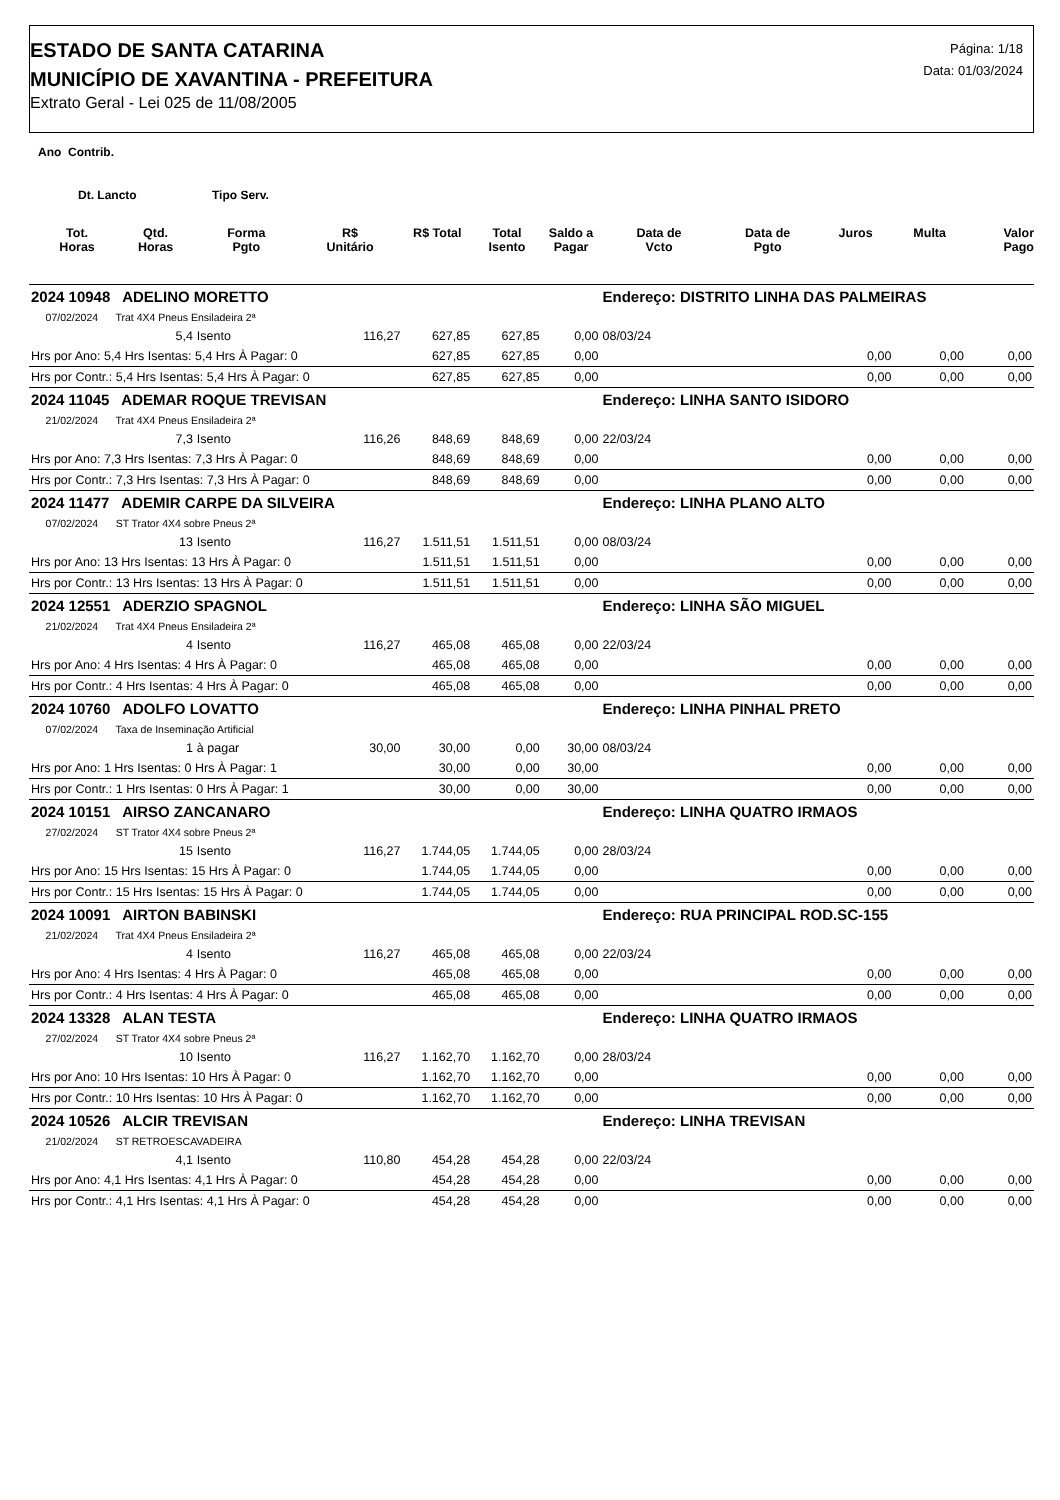ESTADO DE SANTA CATARINA
MUNICÍPIO DE XAVANTINA - PREFEITURA
Extrato Geral - Lei 025 de 11/08/2005
Página: 1/18
Data: 01/03/2024
Ano Contrib.
Dt. Lancto Tipo Serv.
| | Tot. Horas | Qtd. Horas | Forma Pgto | R$ Unitário | R$ Total | Total Isento | Saldo a Pagar | Data de Vcto | Data de Pgto | Juros | Multa | Valor Pago |
| --- | --- | --- | --- | --- | --- | --- | --- | --- | --- | --- | --- | --- |
| 2024 10948 ADELINO MORETTO | | | | | | | | Endereço: DISTRITO LINHA DAS PALMEIRAS | | | | |
| 07/02/2024 Trat 4X4 Pneus Ensiladeira 2ª | | | | | | | | | | | | |
| | | 5,4 | Isento | 116,27 | 627,85 | 627,85 | 0,00 | 08/03/24 | | | | |
| Hrs por Ano: 5,4 Hrs Isentas: 5,4 Hrs À Pagar: 0 | | | | | 627,85 | 627,85 | 0,00 | | | 0,00 | 0,00 | 0,00 |
| Hrs por Contr.: 5,4 Hrs Isentas: 5,4 Hrs À Pagar: 0 | | | | | 627,85 | 627,85 | 0,00 | | | 0,00 | 0,00 | 0,00 |
| 2024 11045 ADEMAR ROQUE TREVISAN | | | | | | | | Endereço: LINHA SANTO ISIDORO | | | | |
| 21/02/2024 Trat 4X4 Pneus Ensiladeira 2ª | | | | | | | | | | | | |
| | | 7,3 | Isento | 116,26 | 848,69 | 848,69 | 0,00 | 22/03/24 | | | | |
| Hrs por Ano: 7,3 Hrs Isentas: 7,3 Hrs À Pagar: 0 | | | | | 848,69 | 848,69 | 0,00 | | | 0,00 | 0,00 | 0,00 |
| Hrs por Contr.: 7,3 Hrs Isentas: 7,3 Hrs À Pagar: 0 | | | | | 848,69 | 848,69 | 0,00 | | | 0,00 | 0,00 | 0,00 |
| 2024 11477 ADEMIR CARPE DA SILVEIRA | | | | | | | | Endereço: LINHA PLANO ALTO | | | | |
| 07/02/2024 ST Trator 4X4 sobre Pneus 2ª | | | | | | | | | | | | |
| | | 13 | Isento | 116,27 | 1.511,51 | 1.511,51 | 0,00 | 08/03/24 | | | | |
| Hrs por Ano: 13 Hrs Isentas: 13 Hrs À Pagar: 0 | | | | | 1.511,51 | 1.511,51 | 0,00 | | | 0,00 | 0,00 | 0,00 |
| Hrs por Contr.: 13 Hrs Isentas: 13 Hrs À Pagar: 0 | | | | | 1.511,51 | 1.511,51 | 0,00 | | | 0,00 | 0,00 | 0,00 |
| 2024 12551 ADERZIO SPAGNOL | | | | | | | | Endereço: LINHA SÃO MIGUEL | | | | |
| 21/02/2024 Trat 4X4 Pneus Ensiladeira 2ª | | | | | | | | | | | | |
| | | 4 | Isento | 116,27 | 465,08 | 465,08 | 0,00 | 22/03/24 | | | | |
| Hrs por Ano: 4 Hrs Isentas: 4 Hrs À Pagar: 0 | | | | | 465,08 | 465,08 | 0,00 | | | 0,00 | 0,00 | 0,00 |
| Hrs por Contr.: 4 Hrs Isentas: 4 Hrs À Pagar: 0 | | | | | 465,08 | 465,08 | 0,00 | | | 0,00 | 0,00 | 0,00 |
| 2024 10760 ADOLFO LOVATTO | | | | | | | | Endereço: LINHA PINHAL PRETO | | | | |
| 07/02/2024 Taxa de Inseminação Artificial | | | | | | | | | | | | |
| | | 1 | à pagar | 30,00 | 30,00 | 0,00 | 30,00 | 08/03/24 | | | | |
| Hrs por Ano: 1 Hrs Isentas: 0 Hrs À Pagar: 1 | | | | | 30,00 | 0,00 | 30,00 | | | 0,00 | 0,00 | 0,00 |
| Hrs por Contr.: 1 Hrs Isentas: 0 Hrs À Pagar: 1 | | | | | 30,00 | 0,00 | 30,00 | | | 0,00 | 0,00 | 0,00 |
| 2024 10151 AIRSO ZANCANARO | | | | | | | | Endereço: LINHA QUATRO IRMAOS | | | | |
| 27/02/2024 ST Trator 4X4 sobre Pneus 2ª | | | | | | | | | | | | |
| | | 15 | Isento | 116,27 | 1.744,05 | 1.744,05 | 0,00 | 28/03/24 | | | | |
| Hrs por Ano: 15 Hrs Isentas: 15 Hrs À Pagar: 0 | | | | | 1.744,05 | 1.744,05 | 0,00 | | | 0,00 | 0,00 | 0,00 |
| Hrs por Contr.: 15 Hrs Isentas: 15 Hrs À Pagar: 0 | | | | | 1.744,05 | 1.744,05 | 0,00 | | | 0,00 | 0,00 | 0,00 |
| 2024 10091 AIRTON BABINSKI | | | | | | | | Endereço: RUA PRINCIPAL ROD.SC-155 | | | | |
| 21/02/2024 Trat 4X4 Pneus Ensiladeira 2ª | | | | | | | | | | | | |
| | | 4 | Isento | 116,27 | 465,08 | 465,08 | 0,00 | 22/03/24 | | | | |
| Hrs por Ano: 4 Hrs Isentas: 4 Hrs À Pagar: 0 | | | | | 465,08 | 465,08 | 0,00 | | | 0,00 | 0,00 | 0,00 |
| Hrs por Contr.: 4 Hrs Isentas: 4 Hrs À Pagar: 0 | | | | | 465,08 | 465,08 | 0,00 | | | 0,00 | 0,00 | 0,00 |
| 2024 13328 ALAN TESTA | | | | | | | | Endereço: LINHA QUATRO IRMAOS | | | | |
| 27/02/2024 ST Trator 4X4 sobre Pneus 2ª | | | | | | | | | | | | |
| | | 10 | Isento | 116,27 | 1.162,70 | 1.162,70 | 0,00 | 28/03/24 | | | | |
| Hrs por Ano: 10 Hrs Isentas: 10 Hrs À Pagar: 0 | | | | | 1.162,70 | 1.162,70 | 0,00 | | | 0,00 | 0,00 | 0,00 |
| Hrs por Contr.: 10 Hrs Isentas: 10 Hrs À Pagar: 0 | | | | | 1.162,70 | 1.162,70 | 0,00 | | | 0,00 | 0,00 | 0,00 |
| 2024 10526 ALCIR TREVISAN | | | | | | | | Endereço: LINHA TREVISAN | | | | |
| 21/02/2024 ST RETROESCAVADEIRA | | | | | | | | | | | | |
| | | 4,1 | Isento | 110,80 | 454,28 | 454,28 | 0,00 | 22/03/24 | | | | |
| Hrs por Ano: 4,1 Hrs Isentas: 4,1 Hrs À Pagar: 0 | | | | | 454,28 | 454,28 | 0,00 | | | 0,00 | 0,00 | 0,00 |
| Hrs por Contr.: 4,1 Hrs Isentas: 4,1 Hrs À Pagar: 0 | | | | | 454,28 | 454,28 | 0,00 | | | 0,00 | 0,00 | 0,00 |